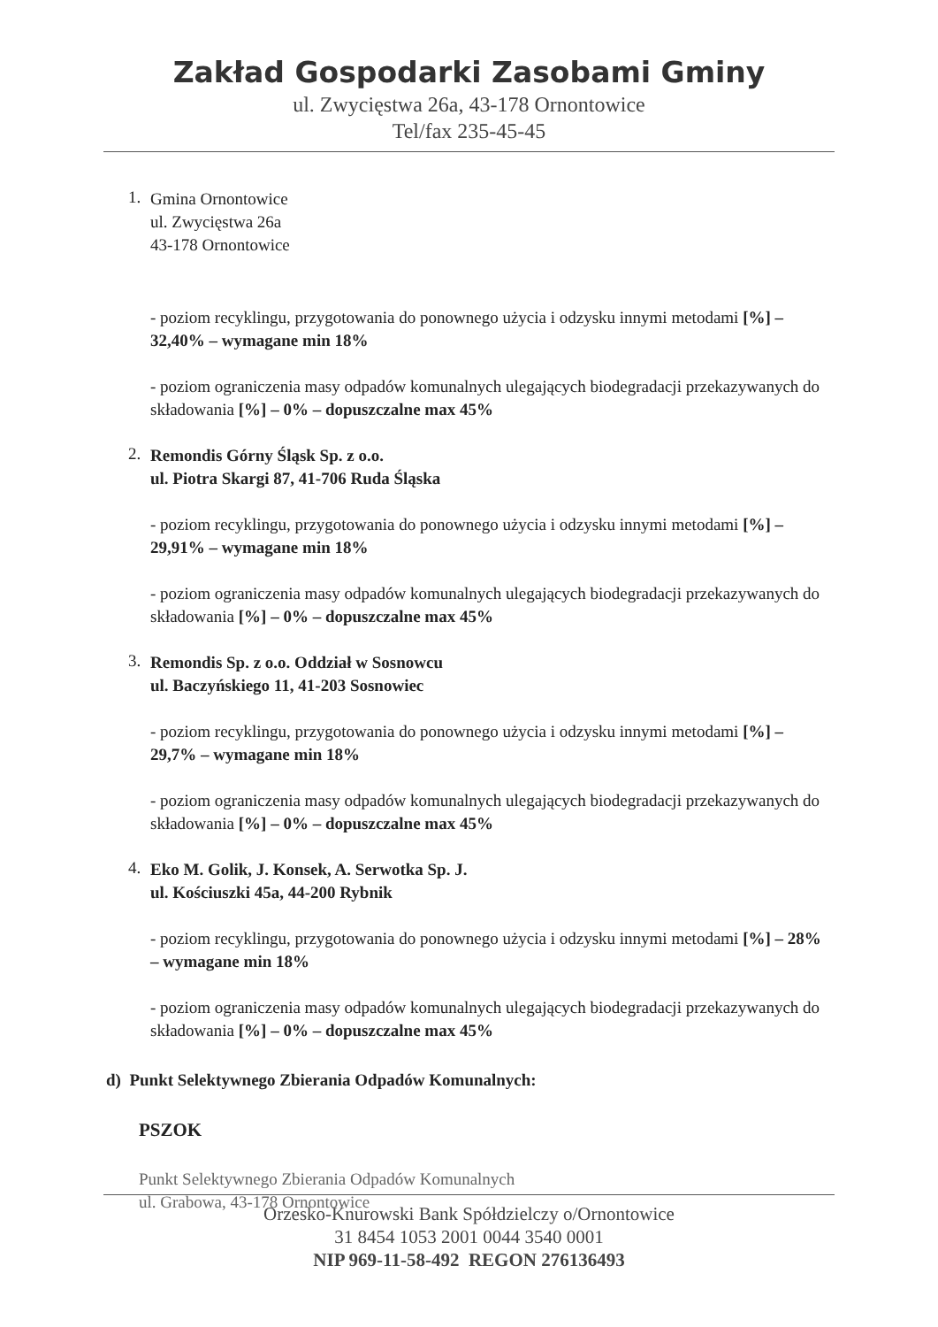Zakład Gospodarki Zasobami Gminy
ul. Zwycięstwa 26a, 43-178 Ornontowice
Tel/fax 235-45-45
1.
Gmina Ornontowice
ul. Zwycięstwa 26a
43-178 Ornontowice
- poziom recyklingu, przygotowania do ponownego użycia i odzysku innymi metodami [%] – 32,40% – wymagane min 18%
- poziom ograniczenia masy odpadów komunalnych ulegających biodegradacji przekazywanych do składowania [%] – 0% – dopuszczalne max 45%
2.
Remondis Górny Śląsk Sp. z o.o.
ul. Piotra Skargi 87, 41-706 Ruda Śląska
- poziom recyklingu, przygotowania do ponownego użycia i odzysku innymi metodami [%] – 29,91% – wymagane min 18%
- poziom ograniczenia masy odpadów komunalnych ulegających biodegradacji przekazywanych do składowania [%] – 0% – dopuszczalne max 45%
3.
Remondis Sp. z o.o. Oddział w Sosnowcu
ul. Baczyńskiego 11, 41-203 Sosnowiec
- poziom recyklingu, przygotowania do ponownego użycia i odzysku innymi metodami [%] – 29,7% – wymagane min 18%
- poziom ograniczenia masy odpadów komunalnych ulegających biodegradacji przekazywanych do składowania [%] – 0% – dopuszczalne max 45%
4.
Eko M. Golik, J. Konsek, A. Serwotka Sp. J.
ul. Kościuszki 45a, 44-200 Rybnik
- poziom recyklingu, przygotowania do ponownego użycia i odzysku innymi metodami [%] – 28% – wymagane min 18%
- poziom ograniczenia masy odpadów komunalnych ulegających biodegradacji przekazywanych do składowania [%] – 0% – dopuszczalne max 45%
d) Punkt Selektywnego Zbierania Odpadów Komunalnych:
PSZOK
Punkt Selektywnego Zbierania Odpadów Komunalnych
ul. Grabowa, 43-178 Ornontowice
Orzesko-Knurowski Bank Spółdzielczy o/Ornontowice
31 8454 1053 2001 0044 3540 0001
NIP 969-11-58-492 REGON 276136493